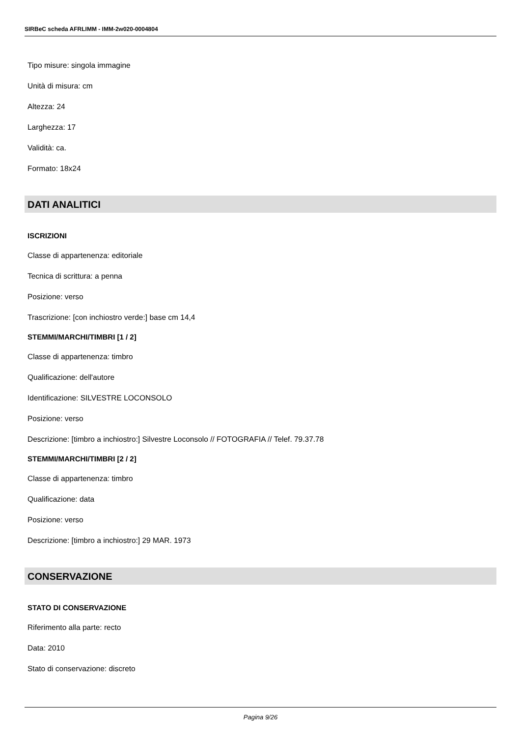SIRBeC scheda AFRLIMM - IMM-2w020-0004804
Tipo misure: singola immagine
Unità di misura: cm
Altezza: 24
Larghezza: 17
Validità: ca.
Formato: 18x24
DATI ANALITICI
ISCRIZIONI
Classe di appartenenza: editoriale
Tecnica di scrittura: a penna
Posizione: verso
Trascrizione: [con inchiostro verde:] base cm 14,4
STEMMI/MARCHI/TIMBRI [1 / 2]
Classe di appartenenza: timbro
Qualificazione: dell'autore
Identificazione: SILVESTRE LOCONSOLO
Posizione: verso
Descrizione: [timbro a inchiostro:] Silvestre Loconsolo // FOTOGRAFIA // Telef. 79.37.78
STEMMI/MARCHI/TIMBRI [2 / 2]
Classe di appartenenza: timbro
Qualificazione: data
Posizione: verso
Descrizione: [timbro a inchiostro:] 29 MAR. 1973
CONSERVAZIONE
STATO DI CONSERVAZIONE
Riferimento alla parte: recto
Data: 2010
Stato di conservazione: discreto
Pagina 9/26